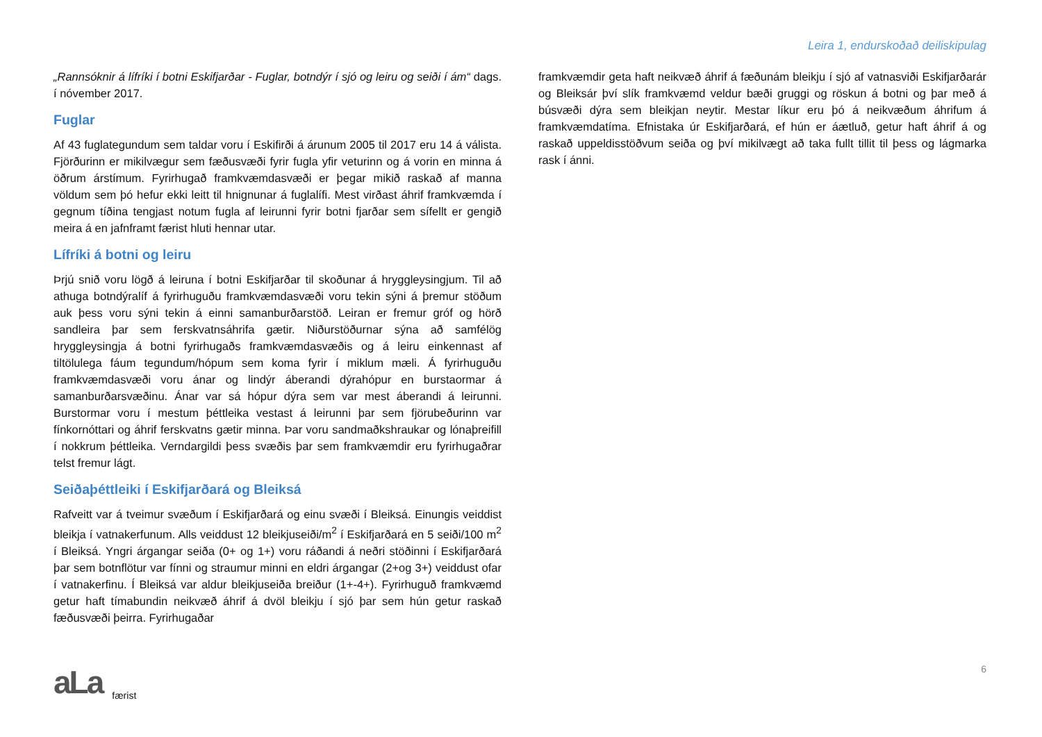Leira 1, endurskoðað deiliskipulag
„Rannsóknir á lífríki í botni Eskifjarðar - Fuglar, botndýr í sjó og leiru og seiði í ám“ dags. í nóvember 2017.
Fuglar
Af 43 fuglategundum sem taldar voru í Eskifirði á árunum 2005 til 2017 eru 14 á válista. Fjörðurinn er mikilvægur sem fæðusvæði fyrir fugla yfir veturinn og á vorin en minna á öðrum árstímum. Fyrirhugað framkvæmdasvæði er þegar mikið raskað af manna völdum sem þó hefur ekki leitt til hnignunar á fuglalífi. Mest virðast áhrif framkvæmda í gegnum tíðina tengjast notum fugla af leirunni fyrir botni fjarðar sem sífellt er gengið meira á en jafnframt færist hluti hennar utar.
Lífríki á botni og leiru
Þrjú snið voru lögð á leiruna í botni Eskifjarðar til skoðunar á hryggleysingjum. Til að athuga botndýralíf á fyrirhuguðu framkvæmdasvæði voru tekin sýni á þremur stöðum auk þess voru sýni tekin á einni samanburðarstöð. Leiran er fremur gróf og hörð sandleira þar sem ferskvatnsáhrifa gætir. Niðurstöðurnar sýna að samfélög hryggleysingja á botni fyrirhugaðs framkvæmdasvæðis og á leiru einkennast af tiltölulega fáum tegundum/hópum sem koma fyrir í miklum mæli. Á fyrirhuguðu framkvæmdasvæði voru ánar og lindýr áberandi dýrahópur en burstaormar á samanburðarsvæðinu. Ánar var sá hópur dýra sem var mest áberandi á leirunni. Burstormar voru í mestum þéttleika vestast á leirunni þar sem fjörubeðurinn var fínkornóttari og áhrif ferskvatns gætir minna. Þar voru sandmaðkshraukar og lónaþreifill í nokkrum þéttleika. Verndargildi þess svæðis þar sem framkvæmdir eru fyrirhugaðrar telst fremur lágt.
Seiðaþéttleiki í Eskifjarðará og Bleiksá
Rafveitt var á tveimur svæðum í Eskifjarðará og einu svæði í Bleiksá. Einungis veiddist bleikja í vatnakerfunum. Alls veiddust 12 bleikjuseiði/m<sup>2</sup> í Eskifjarðará en 5 seiði/100 m<sup>2</sup> í Bleiksá. Yngri árgangar seiða (0+ og 1+) voru ráðandi á neðri stöðinni í Eskifjarðará þar sem botnflötur var fínni og straumur minni en eldri árgangar (2+og 3+) veiddust ofar í vatnakerfinu. Í Bleiksá var aldur bleikjuseiða breiður (1+-4+). Fyrirhuguð framkvæmd getur haft tímabundin neikvæð áhrif á dvöl bleikju í sjó þar sem hún getur raskað fæðusvæði þeirra. Fyrirhugaðar
framkvæmdir geta haft neikvæð áhrif á fæðunám bleikju í sjó af vatnasviði Eskifjarðarár og Bleiksár því slík framkvæmd veldur bæði gruggi og röskun á botni og þar með á búsvæði dýra sem bleikjan neytir. Mestar líkur eru þó á neikvæðum áhrifum á framkvæmdatíma. Efnistaka úr Eskifjarðará, ef hún er áætluð, getur haft áhrif á og raskað uppeldisstöðvum seiða og því mikilvægt að taka fullt tillit til þess og lágmarka rask í ánni.
aLa
færist
6